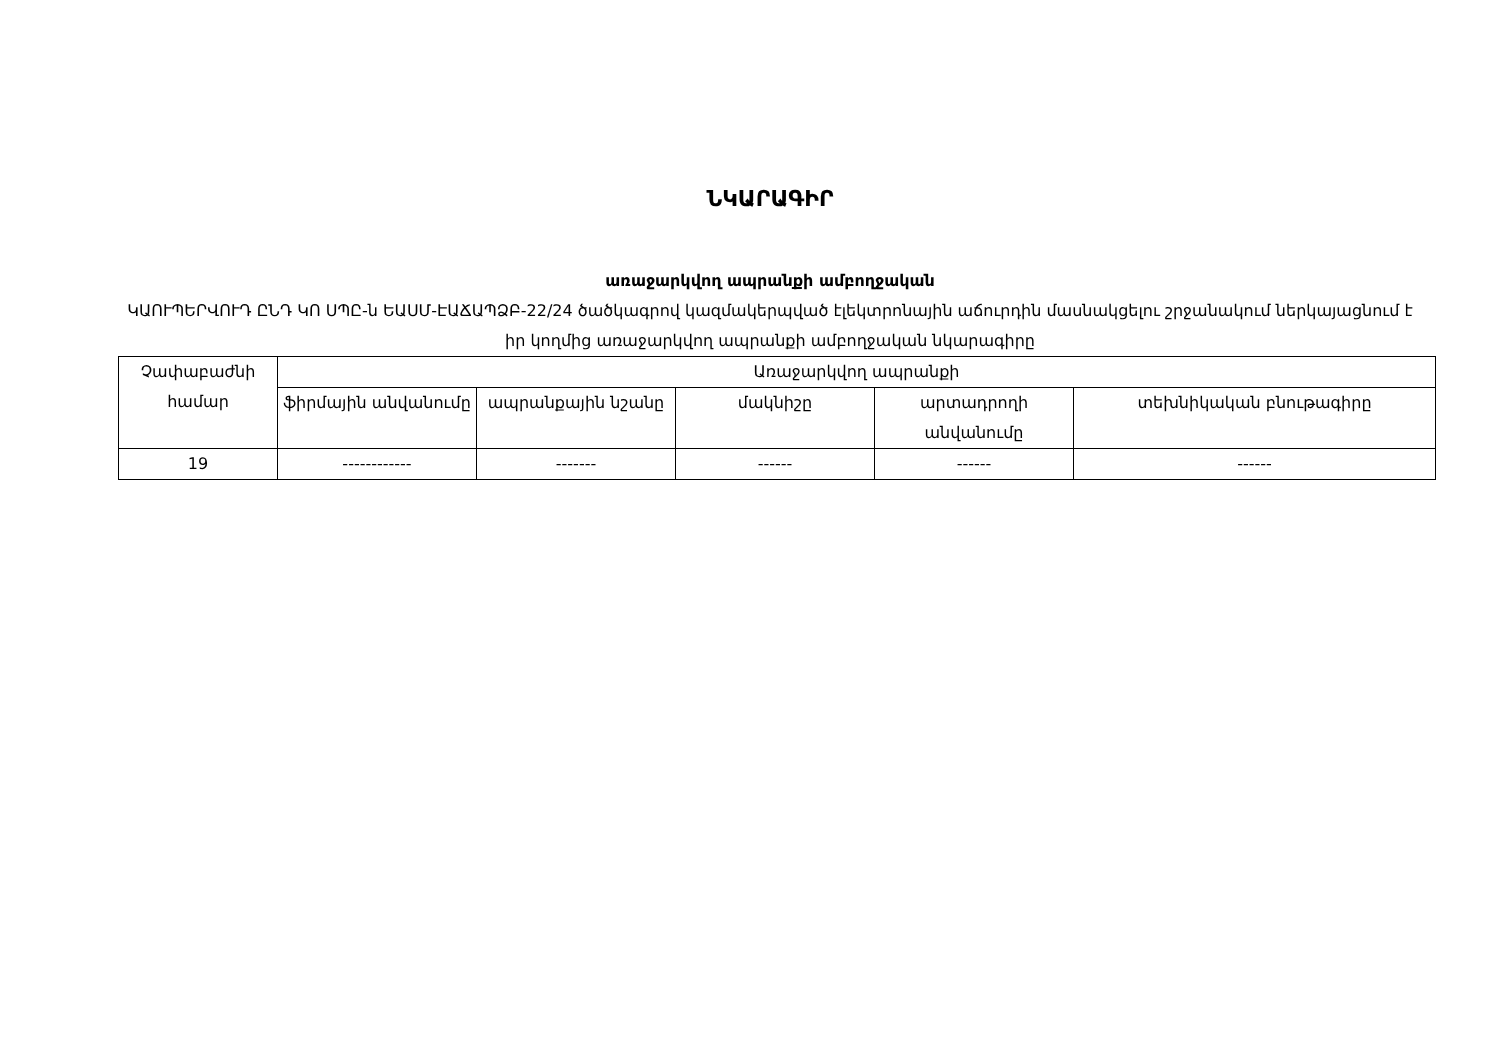ՆԿԱՐԱԳԻՐ
առաջարկվող ապրանքի ամբողջական
ԿԱՈՒՊԵՐՎՈՒԴ ԸՆԴ ԿՈ ՍՊԸ-ն ԵԱՍՄ-ԷԱՃԱՊՁԲ-22/24 ծածկագրով կազմակերպված էլեկտրոնային աճուրդին մասնակցելու շրջանակում ներկայացնում է իր կողմից առաջարկվող ապրանքի ամբողջական նկարագիրը
| Չափաբաժնի համար | Առաջարկվող ապրանքի | | | | |
| | ֆիրմային անվանումը | ապրանքային նշանը | մակնիշը | արտադրողի անվանումը | տեխնիկական բնութագիրը |
| 19 | ------------ | ------- | ------ | ------ | ------ |